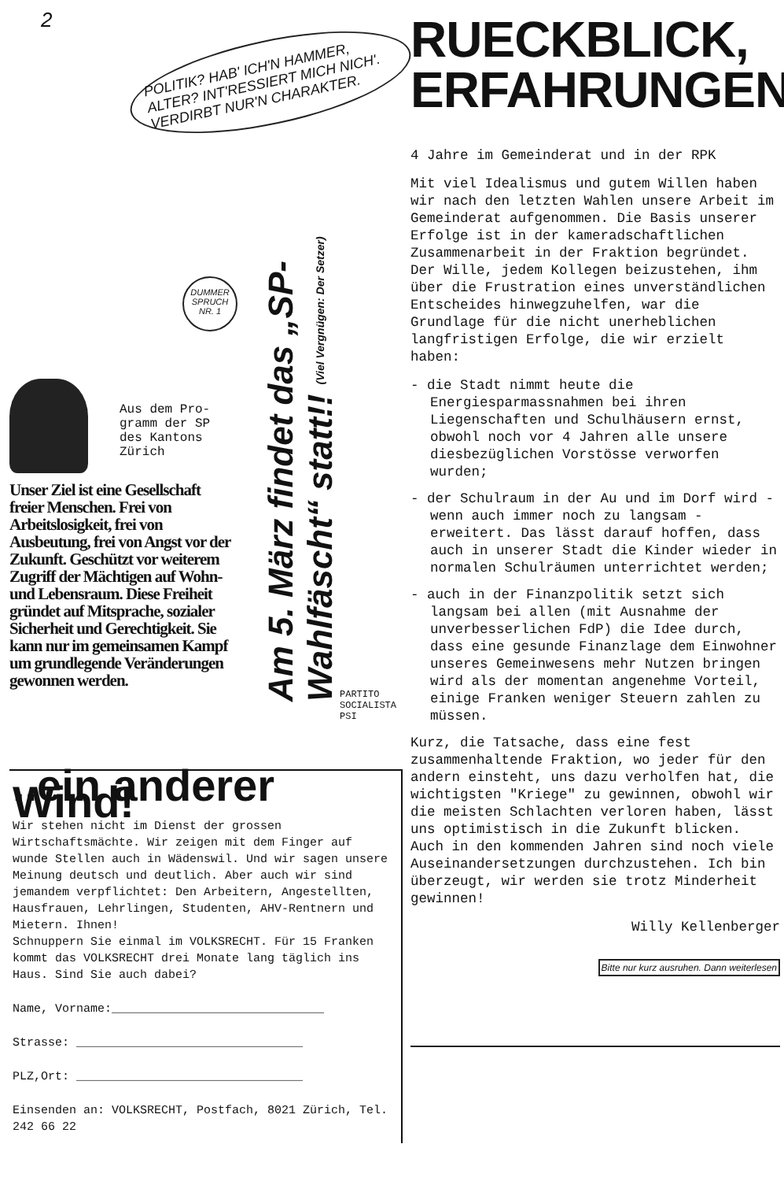2
POLITIK? HAB' ICH'N HAMMER, ALTER? INT'RESSIERT MICH NICH'. VERDIRBT NUR'N CHARAKTER.
DUMMER SPRUCH NR. 1
Am 5. März findet das „SP-Wahlfäscht“ statt!! (Viel Vergnügen: Der Setzer)
Aus dem Pro-
gramm der SP
des Kantons
Zürich
Unser Ziel ist eine Gesellschaft freier Menschen. Frei von Arbeitslosigkeit, frei von Ausbeutung, frei von Angst vor der Zukunft. Geschützt vor weiterem Zugriff der Mächtigen auf Wohn- und Lebensraum. Diese Freiheit gründet auf Mitsprache, sozialer Sicherheit und Gerechtigkeit. Sie kann nur im gemeinsamen Kampf um grundlegende Veränderungen gewonnen werden.
PARTITO SOCIALISTA PSI
..ein anderer Wind!
Wir stehen nicht im Dienst der grossen Wirtschaftsmächte. Wir zeigen mit dem Finger auf wunde Stellen auch in Wädenswil. Und wir sagen unsere Meinung deutsch und deutlich. Aber auch wir sind jemandem verpflichtet: Den Arbeitern, Angestellten, Hausfrauen, Lehrlingen, Studenten, AHV-Rentnern und Mietern. Ihnen!
Schnuppern Sie einmal im VOLKSRECHT. Für 15 Franken kommt das VOLKSRECHT drei Monate lang täglich ins Haus. Sind Sie auch dabei?
Name, Vorname:______________________________
Strasse: ________________________________
PLZ,Ort: ________________________________
Einsenden an: VOLKSRECHT, Postfach, 8021 Zürich, Tel. 242 66 22
RUECKBLICK,
ERFAHRUNGEN
4 Jahre im Gemeinderat und in der RPK
Mit viel Idealismus und gutem Willen haben wir nach den letzten Wahlen unsere Arbeit im Gemeinderat aufgenommen. Die Basis unserer Erfolge ist in der kameradschaftlichen Zusammenarbeit in der Fraktion begründet. Der Wille, jedem Kollegen beizustehen, ihm über die Frustration eines unverständlichen Entscheides hinwegzuhelfen, war die Grundlage für die nicht unerheblichen langfristigen Erfolge, die wir erzielt haben:
- die Stadt nimmt heute die Energiesparmassnahmen bei ihren Liegenschaften und Schulhäusern ernst, obwohl noch vor 4 Jahren alle unsere diesbezüglichen Vorstösse verworfen wurden;
- der Schulraum in der Au und im Dorf wird - wenn auch immer noch zu langsam - erweitert. Das lässt darauf hoffen, dass auch in unserer Stadt die Kinder wieder in normalen Schulräumen unterrichtet werden;
- auch in der Finanzpolitik setzt sich langsam bei allen (mit Ausnahme der unverbesserlichen FdP) die Idee durch, dass eine gesunde Finanzlage dem Einwohner unseres Gemeinwesens mehr Nutzen bringen wird als der momentan angenehme Vorteil, einige Franken weniger Steuern zahlen zu müssen.
Kurz, die Tatsache, dass eine fest zusammenhaltende Fraktion, wo jeder für den andern einsteht, uns dazu verholfen hat, die wichtigsten "Kriege" zu gewinnen, obwohl wir die meisten Schlachten verloren haben, lässt uns optimistisch in die Zukunft blicken. Auch in den kommenden Jahren sind noch viele Auseinandersetzungen durchzustehen. Ich bin überzeugt, wir werden sie trotz Minderheit gewinnen!
Willy Kellenberger
Bitte nur kurz ausruhen. Dann weiterlesen